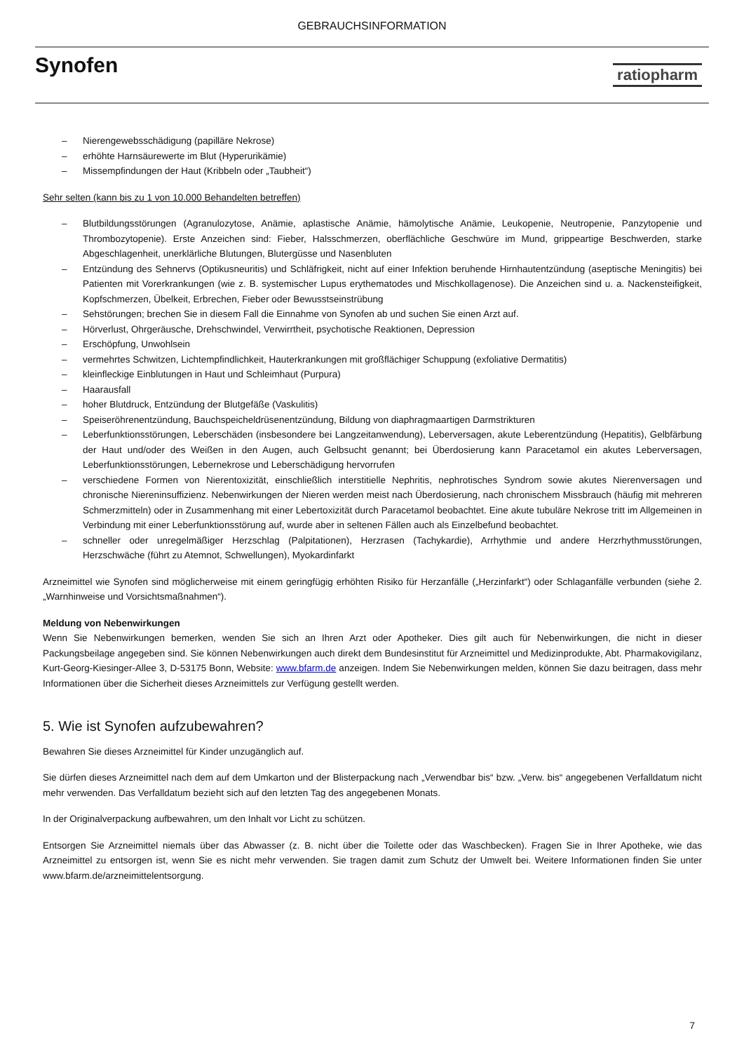GEBRAUCHSINFORMATION
Synofen
ratiopharm
– Nierengewebsschädigung (papilläre Nekrose)
– erhöhte Harnsäurewerte im Blut (Hyperurikämie)
– Missempfindungen der Haut (Kribbeln oder „Taubheit“)
Sehr selten (kann bis zu 1 von 10.000 Behandelten betreffen)
– Blutbildungsstörungen (Agranulozytose, Anämie, aplastische Anämie, hämolytische Anämie, Leukopenie, Neutropenie, Panzytopenie und Thrombozytopenie). Erste Anzeichen sind: Fieber, Halsschmerzen, oberflächliche Geschwüre im Mund, grippeartige Beschwerden, starke Abgeschlagenheit, unerklärliche Blutungen, Blutergüsse und Nasenbluten
– Entzündung des Sehnervs (Optikusneuritis) und Schläfrigkeit, nicht auf einer Infektion beruhende Hirnhautentzündung (aseptische Meningitis) bei Patienten mit Vorerkrankungen (wie z. B. systemischer Lupus erythematodes und Mischkollagenose). Die Anzeichen sind u. a. Nackensteifigkeit, Kopfschmerzen, Übelkeit, Erbrechen, Fieber oder Bewusstseinstrübung
– Sehstörungen; brechen Sie in diesem Fall die Einnahme von Synofen ab und suchen Sie einen Arzt auf.
– Hörverlust, Ohrgeräusche, Drehschwindel, Verwirrtheit, psychotische Reaktionen, Depression
– Erschöpfung, Unwohlsein
– vermehrtes Schwitzen, Lichtempfindlichkeit, Hauterkrankungen mit großflächiger Schuppung (exfoliative Dermatitis)
– kleinfleckige Einblutungen in Haut und Schleimhaut (Purpura)
– Haarausfall
– hoher Blutdruck, Entzündung der Blutgefäße (Vaskulitis)
– Speiseröhrenentzündung, Bauchspeicheldrüsenentzündung, Bildung von diaphragmaartigen Darmstrikturen
– Leberfunktionsstörungen, Leberschäden (insbesondere bei Langzeitanwendung), Leberversagen, akute Leberentzündung (Hepatitis), Gelbfärbung der Haut und/oder des Weißen in den Augen, auch Gelbsucht genannt; bei Überdosierung kann Paracetamol ein akutes Leberversagen, Leberfunktionsstörungen, Lebernekrose und Leberschädigung hervorrufen
– verschiedene Formen von Nierentoxizität, einschließlich interstitielle Nephritis, nephrotisches Syndrom sowie akutes Nierenversagen und chronische Niereninsuffizienz. Nebenwirkungen der Nieren werden meist nach Überdosierung, nach chronischem Missbrauch (häufig mit mehreren Schmerzmitteln) oder in Zusammenhang mit einer Lebertoxizität durch Paracetamol beobachtet. Eine akute tubuläre Nekrose tritt im Allgemeinen in Verbindung mit einer Leberfunktionsstörung auf, wurde aber in seltenen Fällen auch als Einzelbefund beobachtet.
– schneller oder unregelmäßiger Herzschlag (Palpitationen), Herzrasen (Tachykardie), Arrhythmie und andere Herzrhythmusstörungen, Herzschwäche (führt zu Atemnot, Schwellungen), Myokardinfarkt
Arzneimittel wie Synofen sind möglicherweise mit einem geringfügig erhöhten Risiko für Herzanfälle („Herzinfarkt“) oder Schlaganfälle verbunden (siehe 2. „Warnhinweise und Vorsichtsmaßnahmen“).
Meldung von Nebenwirkungen
Wenn Sie Nebenwirkungen bemerken, wenden Sie sich an Ihren Arzt oder Apotheker. Dies gilt auch für Nebenwirkungen, die nicht in dieser Packungsbeilage angegeben sind. Sie können Nebenwirkungen auch direkt dem Bundesinstitut für Arzneimittel und Medizinprodukte, Abt. Pharmakovigilanz, Kurt-Georg-Kiesinger-Allee 3, D-53175 Bonn, Website: www.bfarm.de anzeigen. Indem Sie Nebenwirkungen melden, können Sie dazu beitragen, dass mehr Informationen über die Sicherheit dieses Arzneimittels zur Verfügung gestellt werden.
5. Wie ist Synofen aufzubewahren?
Bewahren Sie dieses Arzneimittel für Kinder unzugänglich auf.
Sie dürfen dieses Arzneimittel nach dem auf dem Umkarton und der Blisterpackung nach „Verwendbar bis“ bzw. „Verw. bis“ angegebenen Verfalldatum nicht mehr verwenden. Das Verfalldatum bezieht sich auf den letzten Tag des angegebenen Monats.
In der Originalverpackung aufbewahren, um den Inhalt vor Licht zu schützen.
Entsorgen Sie Arzneimittel niemals über das Abwasser (z. B. nicht über die Toilette oder das Waschbecken). Fragen Sie in Ihrer Apotheke, wie das Arzneimittel zu entsorgen ist, wenn Sie es nicht mehr verwenden. Sie tragen damit zum Schutz der Umwelt bei. Weitere Informationen finden Sie unter www.bfarm.de/arzneimittelentsorgung.
7